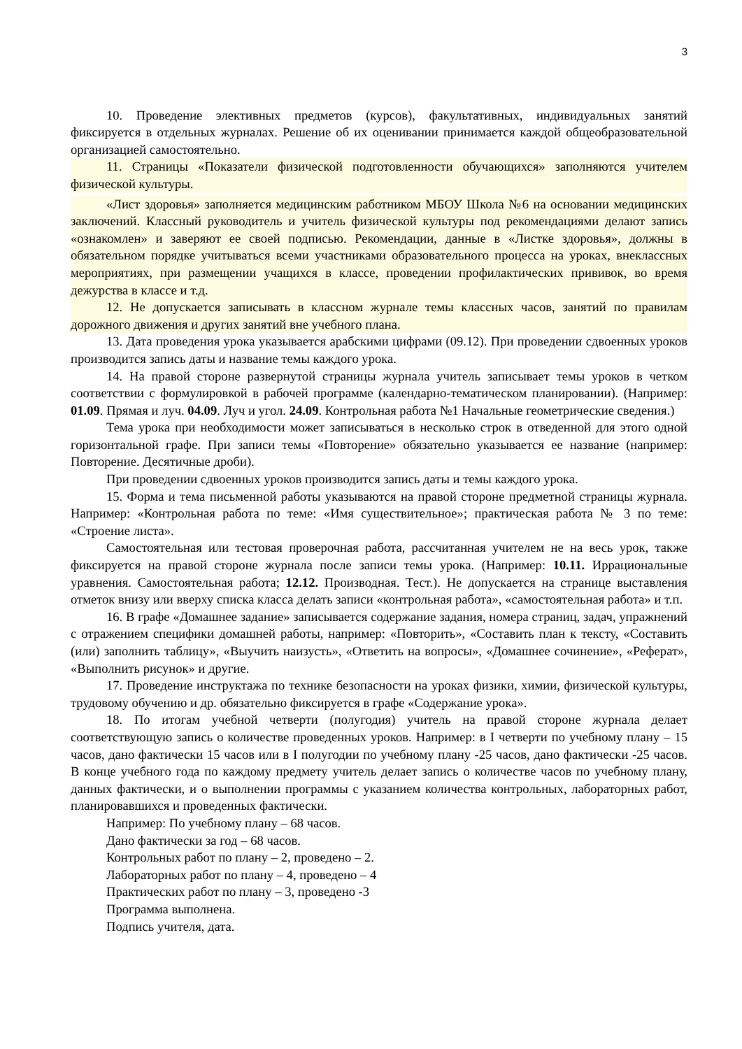3
10. Проведение элективных предметов (курсов), факультативных, индивидуальных занятий фиксируется в отдельных журналах. Решение об их оценивании принимается каждой общеобразовательной организацией самостоятельно.
11. Страницы «Показатели физической подготовленности обучающихся» заполняются учителем физической культуры.
«Лист здоровья» заполняется медицинским работником МБОУ Школа №6 на основании медицинских заключений. Классный руководитель и учитель физической культуры под рекомендациями делают запись «ознакомлен» и заверяют ее своей подписью. Рекомендации, данные в «Листке здоровья», должны в обязательном порядке учитываться всеми участниками образовательного процесса на уроках, внеклассных мероприятиях, при размещении учащихся в классе, проведении профилактических прививок, во время дежурства в классе и т.д.
12. Не допускается записывать в классном журнале темы классных часов, занятий по правилам дорожного движения и других занятий вне учебного плана.
13. Дата проведения урока указывается арабскими цифрами (09.12). При проведении сдвоенных уроков производится запись даты и название темы каждого урока.
14. На правой стороне развернутой страницы журнала учитель записывает темы уроков в четком соответствии с формулировкой в рабочей программе (календарно-тематическом планировании). (Например: 01.09. Прямая и луч. 04.09. Луч и угол. 24.09. Контрольная работа №1 Начальные геометрические сведения.)
Тема урока при необходимости может записываться в несколько строк в отведенной для этого одной горизонтальной графе. При записи темы «Повторение» обязательно указывается ее название (например: Повторение. Десятичные дроби).
При проведении сдвоенных уроков производится запись даты и темы каждого урока.
15. Форма и тема письменной работы указываются на правой стороне предметной страницы журнала. Например: «Контрольная работа по теме: «Имя существительное»; практическая работа № 3 по теме: «Строение листа».
Самостоятельная или тестовая проверочная работа, рассчитанная учителем не на весь урок, также фиксируется на правой стороне журнала после записи темы урока. (Например: 10.11. Иррациональные уравнения. Самостоятельная работа; 12.12. Производная. Тест.). Не допускается на странице выставления отметок внизу или вверху списка класса делать записи «контрольная работа», «самостоятельная работа» и т.п.
16. В графе «Домашнее задание» записывается содержание задания, номера страниц, задач, упражнений с отражением специфики домашней работы, например: «Повторить», «Составить план к тексту, «Составить (или) заполнить таблицу», «Выучить наизусть», «Ответить на вопросы», «Домашнее сочинение», «Реферат», «Выполнить рисунок» и другие.
17. Проведение инструктажа по технике безопасности на уроках физики, химии, физической культуры, трудовому обучению и др. обязательно фиксируется в графе «Содержание урока».
18. По итогам учебной четверти (полугодия) учитель на правой стороне журнала делает соответствующую запись о количестве проведенных уроков. Например: в I четверти по учебному плану – 15 часов, дано фактически 15 часов или в I полугодии по учебному плану -25 часов, дано фактически -25 часов. В конце учебного года по каждому предмету учитель делает запись о количестве часов по учебному плану, данных фактически, и о выполнении программы с указанием количества контрольных, лабораторных работ, планировавшихся и проведенных фактически.
Например: По учебному плану – 68 часов.
Дано фактически за год – 68 часов.
Контрольных работ по плану – 2, проведено – 2.
Лабораторных работ по плану – 4, проведено – 4
Практических работ по плану – 3, проведено -3
Программа выполнена.
Подпись учителя, дата.